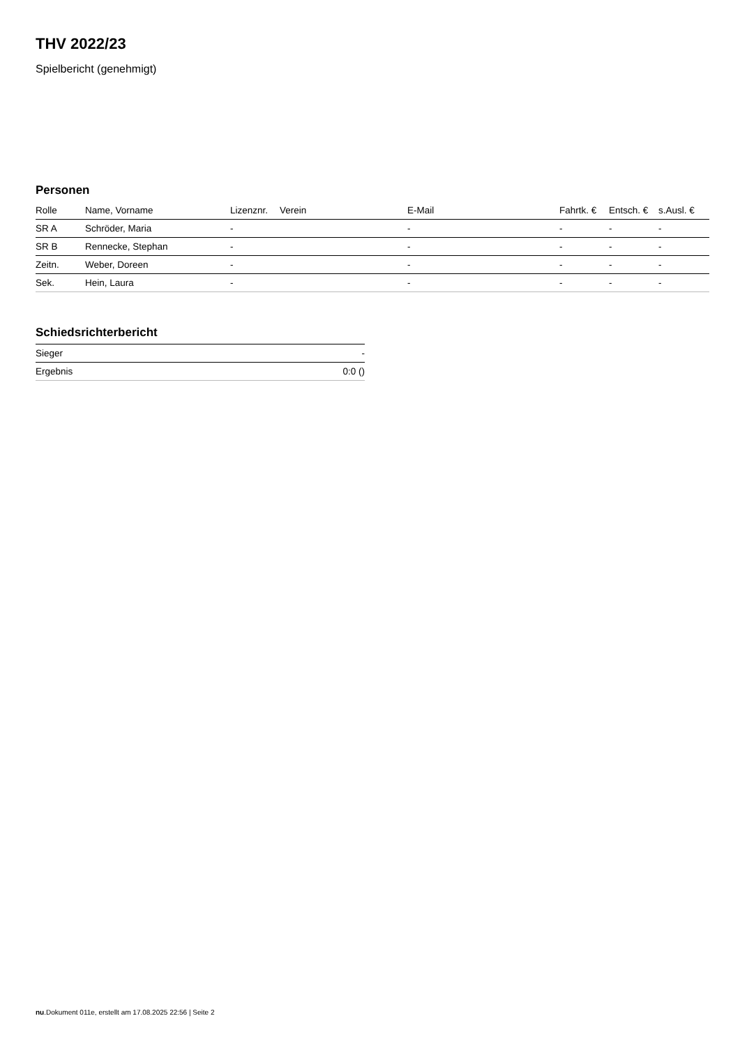THV 2022/23
Spielbericht (genehmigt)
Personen
| Rolle | Name, Vorname | Lizenznr. | Verein | E-Mail | Fahrtk. € | Entsch. € | s.Ausl. € |
| --- | --- | --- | --- | --- | --- | --- | --- |
| SR A | Schröder, Maria | - | | - | - | - | - |
| SR B | Rennecke, Stephan | - | | - | - | - | - |
| Zeitn. | Weber, Doreen | - | | - | - | - | - |
| Sek. | Hein, Laura | - | | - | - | - | - |
Schiedsrichterbericht
| Sieger | - |
| Ergebnis | 0:0 () |
nu.Dokument 011e, erstellt am 17.08.2025 22:56 | Seite 2